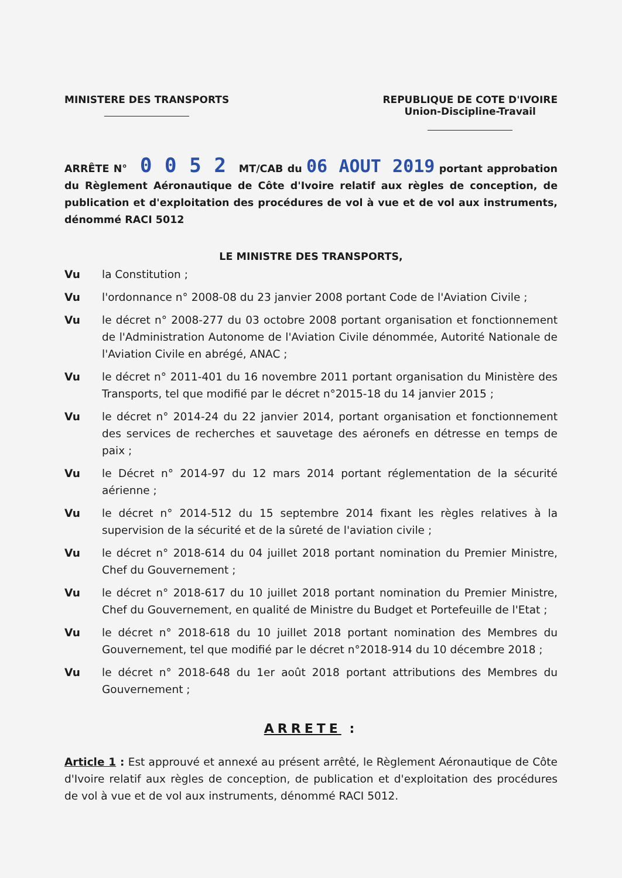MINISTERE DES TRANSPORTS REPUBLIQUE DE COTE D'IVOIRE
Union-Discipline-Travail
ARRÊTE N° 0 0 5 2 MT/CAB du 06 AOUT 2019 portant approbation du Règlement Aéronautique de Côte d'Ivoire relatif aux règles de conception, de publication et d'exploitation des procédures de vol à vue et de vol aux instruments, dénommé RACI 5012
LE MINISTRE DES TRANSPORTS,
Vu la Constitution ;
Vu l'ordonnance n° 2008-08 du 23 janvier 2008 portant Code de l'Aviation Civile ;
Vu le décret n° 2008-277 du 03 octobre 2008 portant organisation et fonctionnement de l'Administration Autonome de l'Aviation Civile dénommée, Autorité Nationale de l'Aviation Civile en abrégé, ANAC ;
Vu le décret n° 2011-401 du 16 novembre 2011 portant organisation du Ministère des Transports, tel que modifié par le décret n°2015-18 du 14 janvier 2015 ;
Vu le décret n° 2014-24 du 22 janvier 2014, portant organisation et fonctionnement des services de recherches et sauvetage des aéronefs en détresse en temps de paix ;
Vu le Décret n° 2014-97 du 12 mars 2014 portant réglementation de la sécurité aérienne ;
Vu le décret n° 2014-512 du 15 septembre 2014 fixant les règles relatives à la supervision de la sécurité et de la sûreté de l'aviation civile ;
Vu le décret n° 2018-614 du 04 juillet 2018 portant nomination du Premier Ministre, Chef du Gouvernement ;
Vu le décret n° 2018-617 du 10 juillet 2018 portant nomination du Premier Ministre, Chef du Gouvernement, en qualité de Ministre du Budget et Portefeuille de l'Etat ;
Vu le décret n° 2018-618 du 10 juillet 2018 portant nomination des Membres du Gouvernement, tel que modifié par le décret n°2018-914 du 10 décembre 2018 ;
Vu le décret n° 2018-648 du 1er août 2018 portant attributions des Membres du Gouvernement ;
ARRETE :
Article 1 : Est approuvé et annexé au présent arrêté, le Règlement Aéronautique de Côte d'Ivoire relatif aux règles de conception, de publication et d'exploitation des procédures de vol à vue et de vol aux instruments, dénommé RACI 5012.